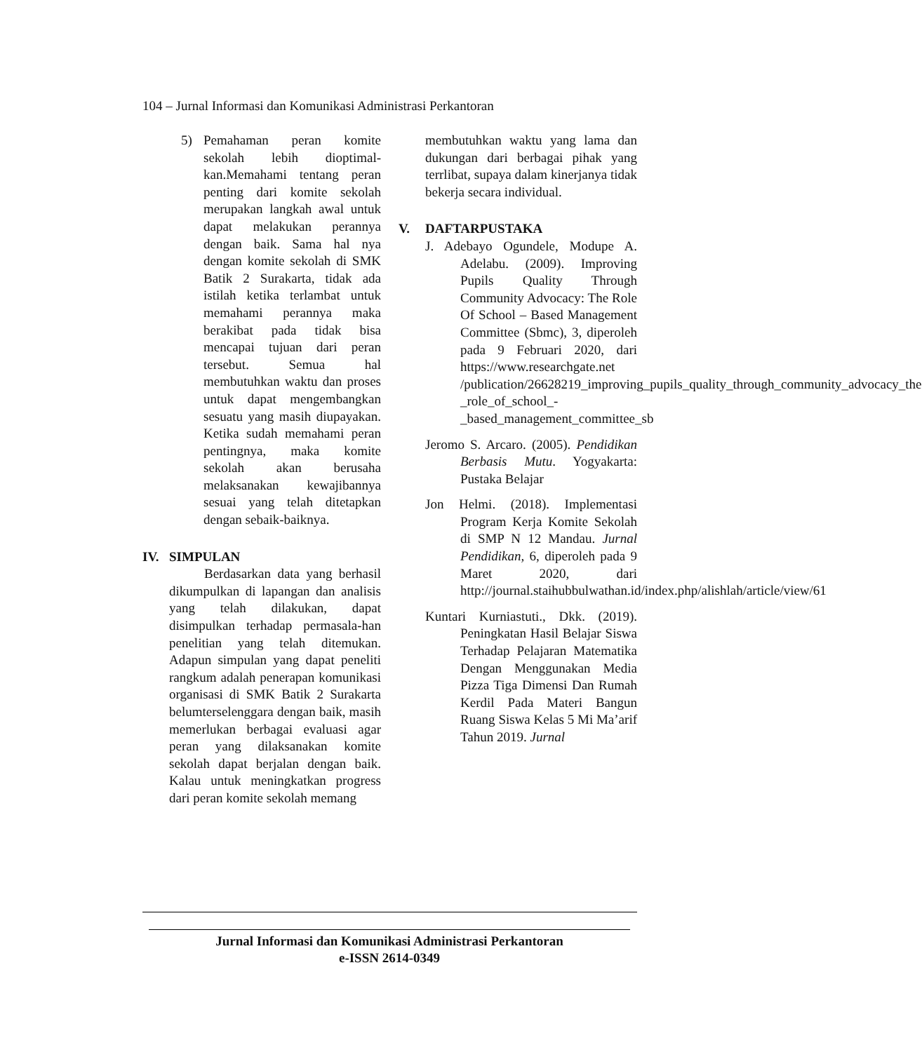104 – Jurnal Informasi dan Komunikasi Administrasi Perkantoran
5) Pemahaman peran komite sekolah lebih dioptimal-kan.Memahami tentang peran penting dari komite sekolah merupakan langkah awal untuk dapat melakukan perannya dengan baik. Sama hal nya dengan komite sekolah di SMK Batik 2 Surakarta, tidak ada istilah ketika terlambat untuk memahami perannya maka berakibat pada tidak bisa mencapai tujuan dari peran tersebut. Semua hal membutuhkan waktu dan proses untuk dapat mengembangkan sesuatu yang masih diupayakan. Ketika sudah memahami peran pentingnya, maka komite sekolah akan berusaha melaksanakan kewajibannya sesuai yang telah ditetapkan dengan sebaik-baiknya.
IV. SIMPULAN
Berdasarkan data yang berhasil dikumpulkan di lapangan dan analisis yang telah dilakukan, dapat disimpulkan terhadap permasala-han penelitian yang telah ditemukan. Adapun simpulan yang dapat peneliti rangkum adalah penerapan komunikasi organisasi di SMK Batik 2 Surakarta belumterselenggara dengan baik, masih memerlukan berbagai evaluasi agar peran yang dilaksanakan komite sekolah dapat berjalan dengan baik. Kalau untuk meningkatkan progress dari peran komite sekolah memang
membutuhkan waktu yang lama dan dukungan dari berbagai pihak yang terrlibat, supaya dalam kinerjanya tidak bekerja secara individual.
V. DAFTARPUSTAKA
J. Adebayo Ogundele, Modupe A. Adelabu. (2009). Improving Pupils Quality Through Community Advocacy: The Role Of School – Based Management Committee (Sbmc), 3, diperoleh pada 9 Februari 2020, dari https://www.researchgate.net /publication/26628219_improving_pupils_quality_through_community_advocacy_the _role_of_school_- _based_management_committee_sb
Jeromo S. Arcaro. (2005). Pendidikan Berbasis Mutu. Yogyakarta: Pustaka Belajar
Jon Helmi. (2018). Implementasi Program Kerja Komite Sekolah di SMP N 12 Mandau. Jurnal Pendidikan, 6, diperoleh pada 9 Maret 2020, dari http://journal.staihubbulwathan.id/index.php/alishlah/article/view/61
Kuntari Kurniastuti., Dkk. (2019). Peningkatan Hasil Belajar Siswa Terhadap Pelajaran Matematika Dengan Menggunakan Media Pizza Tiga Dimensi Dan Rumah Kerdil Pada Materi Bangun Ruang Siswa Kelas 5 Mi Ma’arif Tahun 2019. Jurnal
Jurnal Informasi dan Komunikasi Administrasi Perkantoran
e-ISSN 2614-0349